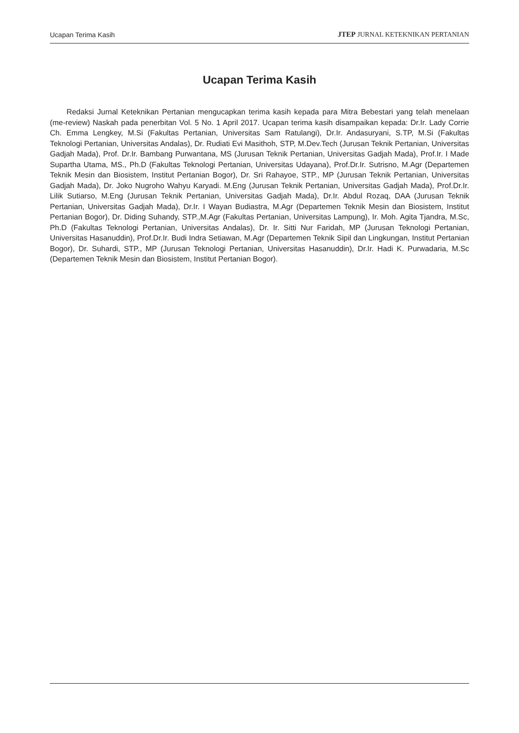Ucapan Terima Kasih JTEP JURNAL KETEKNIKAN PERTANIAN
Ucapan Terima Kasih
Redaksi Jurnal Keteknikan Pertanian mengucapkan terima kasih kepada para Mitra Bebestari yang telah menelaan (me-review) Naskah pada penerbitan Vol. 5 No. 1 April 2017. Ucapan terima kasih disampaikan kepada: Dr.Ir. Lady Corrie Ch. Emma Lengkey, M.Si (Fakultas Pertanian, Universitas Sam Ratulangi), Dr.Ir. Andasuryani, S.TP, M.Si (Fakultas Teknologi Pertanian, Universitas Andalas), Dr. Rudiati Evi Masithoh, STP, M.Dev.Tech (Jurusan Teknik Pertanian, Universitas Gadjah Mada), Prof. Dr.Ir. Bambang Purwantana, MS (Jurusan Teknik Pertanian, Universitas Gadjah Mada), Prof.Ir. I Made Supartha Utama, MS., Ph.D (Fakultas Teknologi Pertanian, Universitas Udayana), Prof.Dr.Ir. Sutrisno, M.Agr (Departemen Teknik Mesin dan Biosistem, Institut Pertanian Bogor), Dr. Sri Rahayoe, STP., MP (Jurusan Teknik Pertanian, Universitas Gadjah Mada), Dr. Joko Nugroho Wahyu Karyadi. M.Eng (Jurusan Teknik Pertanian, Universitas Gadjah Mada), Prof.Dr.Ir. Lilik Sutiarso, M.Eng (Jurusan Teknik Pertanian, Universitas Gadjah Mada), Dr.Ir. Abdul Rozaq, DAA (Jurusan Teknik Pertanian, Universitas Gadjah Mada), Dr.Ir. I Wayan Budiastra, M.Agr (Departemen Teknik Mesin dan Biosistem, Institut Pertanian Bogor), Dr. Diding Suhandy, STP.,M.Agr (Fakultas Pertanian, Universitas Lampung), Ir. Moh. Agita Tjandra, M.Sc, Ph.D (Fakultas Teknologi Pertanian, Universitas Andalas), Dr. Ir. Sitti Nur Faridah, MP (Jurusan Teknologi Pertanian, Universitas Hasanuddin), Prof.Dr.Ir. Budi Indra Setiawan, M.Agr (Departemen Teknik Sipil dan Lingkungan, Institut Pertanian Bogor), Dr. Suhardi, STP., MP (Jurusan Teknologi Pertanian, Universitas Hasanuddin), Dr.Ir. Hadi K. Purwadaria, M.Sc (Departemen Teknik Mesin dan Biosistem, Institut Pertanian Bogor).